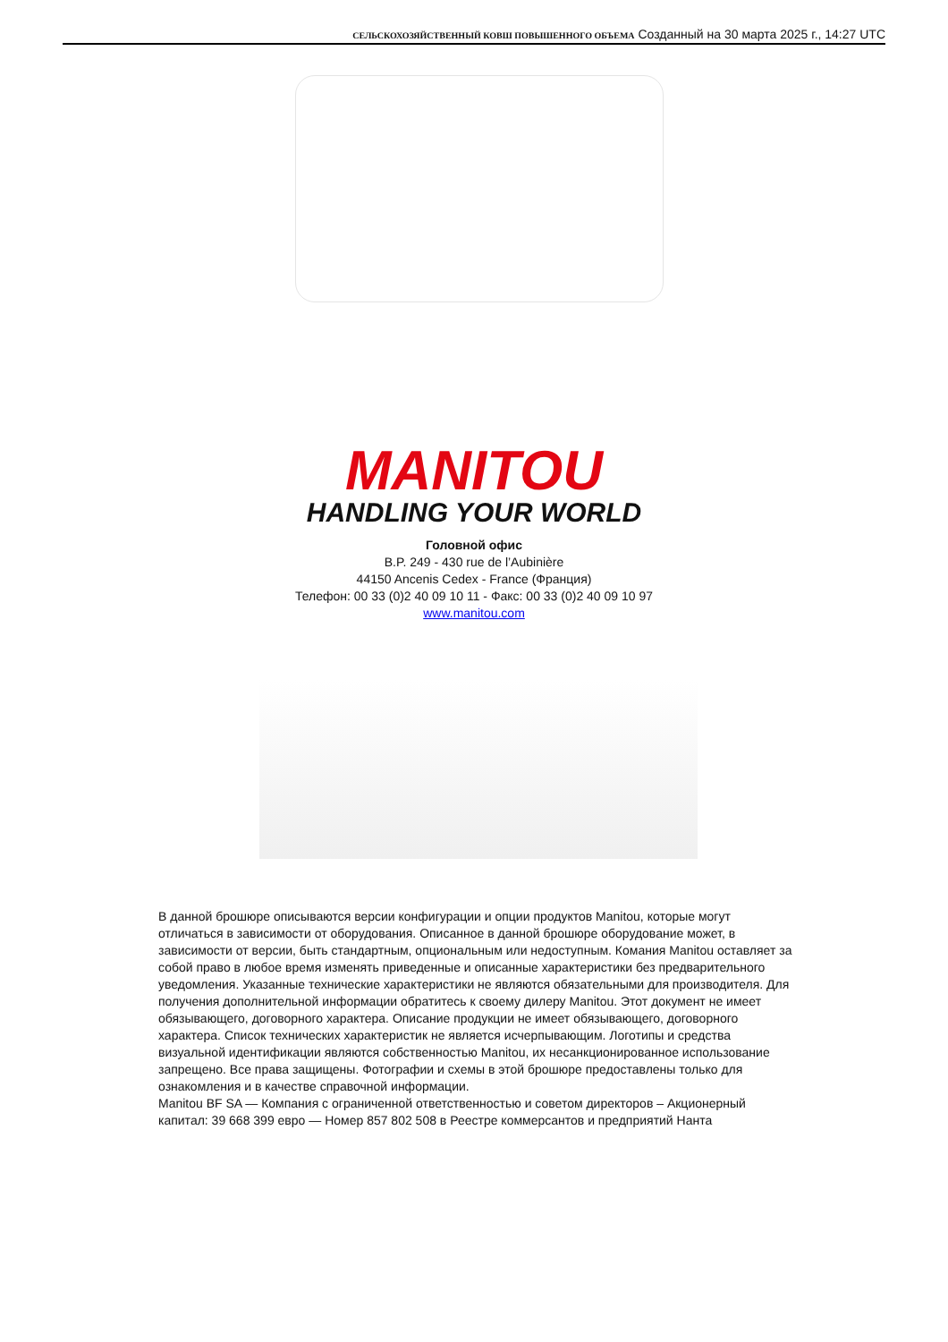СЕЛЬСКОХОЗЯЙСТВЕННЫЙ КОВШ ПОВЫШЕННОГО ОБЪЕМА Созданный на 30 марта 2025 г., 14:27 UTC
MANITOU
HANDLING YOUR WORLD
Головной офис
B.P. 249 - 430 rue de l’Aubinière
44150 Ancenis Cedex - France (Франция)
Телефон: 00 33 (0)2 40 09 10 11 - Факс: 00 33 (0)2 40 09 10 97
www.manitou.com
В данной брошюре описываются версии конфигурации и опции продуктов Manitou, которые могут отличаться в зависимости от оборудования. Описанное в данной брошюре оборудование может, в зависимости от версии, быть стандартным, опциональным или недоступным. Комания Manitou оставляет за собой право в любое время изменять приведенные и описанные характеристики без предварительного уведомления. Указанные технические характеристики не являются обязательными для производителя. Для получения дополнительной информации обратитесь к своему дилеру Manitou. Этот документ не имеет обязывающего, договорного характера. Описание продукции не имеет обязывающего, договорного характера. Список технических характеристик не является исчерпывающим. Логотипы и средства визуальной идентификации являются собственностью Manitou, их несанкционированное использование запрещено. Все права защищены. Фотографии и схемы в этой брошюре предоставлены только для ознакомления и в качестве справочной информации.
Manitou BF SA — Компания с ограниченной ответственностью и советом директоров – Акционерный капитал: 39 668 399 евро — Номер 857 802 508 в Реестре коммерсантов и предприятий Нанта